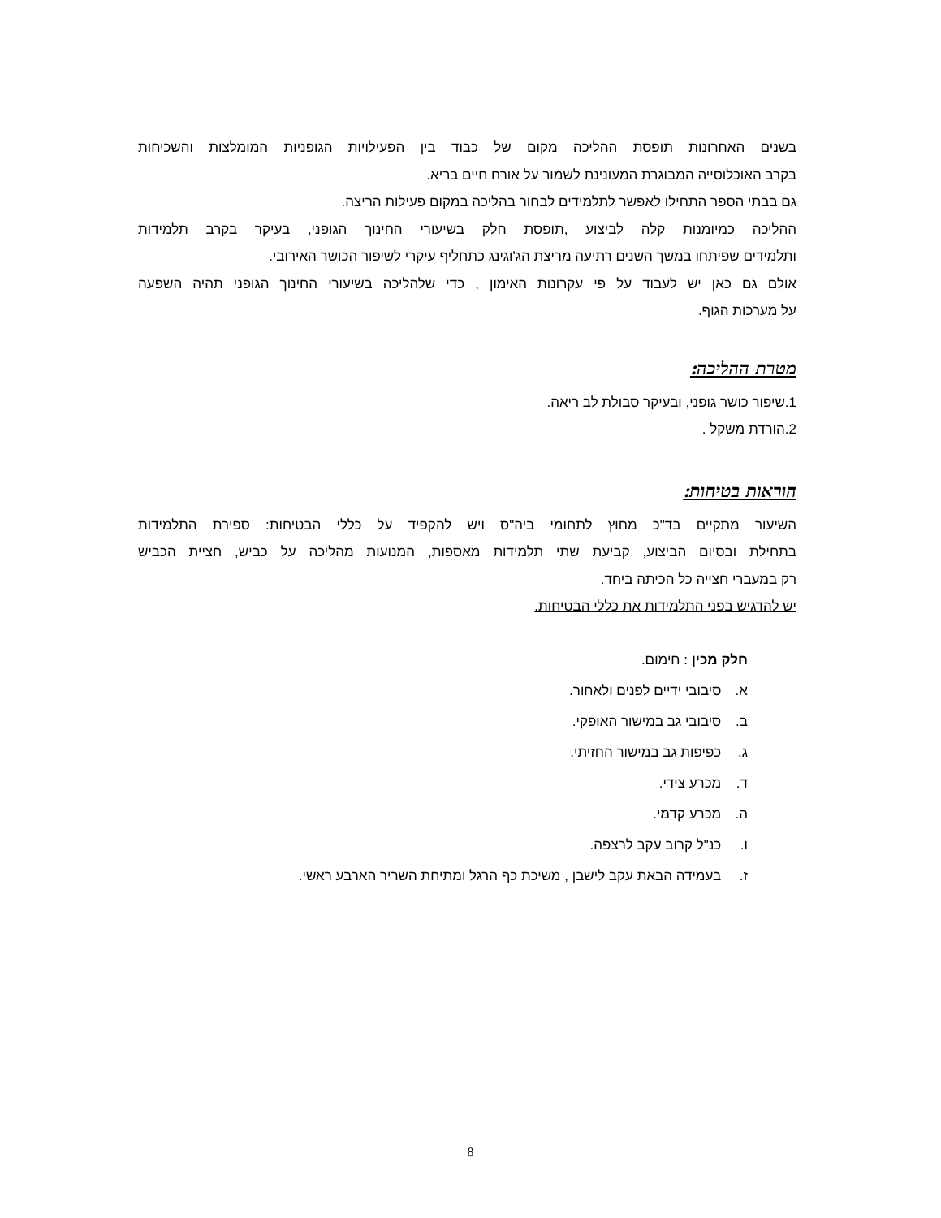בשנים האחרונות תופסת ההליכה מקום של כבוד בין הפעילויות הגופניות המומלצות והשכיחות
בקרב האוכלוסייה המבוגרת המעונינת לשמור על אורח חיים בריא.
גם בבתי הספר התחילו לאפשר לתלמידים לבחור בהליכה במקום פעילות הריצה.
ההליכה כמיומנות קלה לביצוע ,תופסת חלק בשיעורי החינוך הגופני, בעיקר בקרב תלמידות
ותלמידים שפיתחו במשך השנים רתיעה מריצת הג'וגינג כתחליף עיקרי לשיפור הכושר האירובי.
אולם גם כאן יש לעבוד על פי עקרונות האימון , כדי שלהליכה בשיעורי החינוך הגופני תהיה השפעה
על מערכות הגוף.
מטרת ההליכה:
1.שיפור כושר גופני, ובעיקר סבולת לב ריאה.
2.הורדת משקל .
הוראות בטיחות:
השיעור מתקיים בד"כ מחוץ לתחומי ביה"ס ויש להקפיד על כללי הבטיחות: ספירת התלמידות
בתחילת ובסיום הביצוע, קביעת שתי תלמידות מאספות, המנועות מהליכה על כביש, חציית הכביש
רק במעברי חצייה כל הכיתה ביחד.
יש להדגיש בפני התלמידות את כללי הבטיחות.
חלק מכין : חימום.
א. סיבובי ידיים לפנים ולאחור.
ב. סיבובי גב במישור האופקי.
ג. כפיפות גב במישור החזיתי.
ד. מכרע צידי.
ה. מכרע קדמי.
ו. כנ"ל קרוב עקב לרצפה.
ז. בעמידה הבאת עקב לישבן , משיכת כף הרגל ומתיחת השריר הארבע ראשי.
8